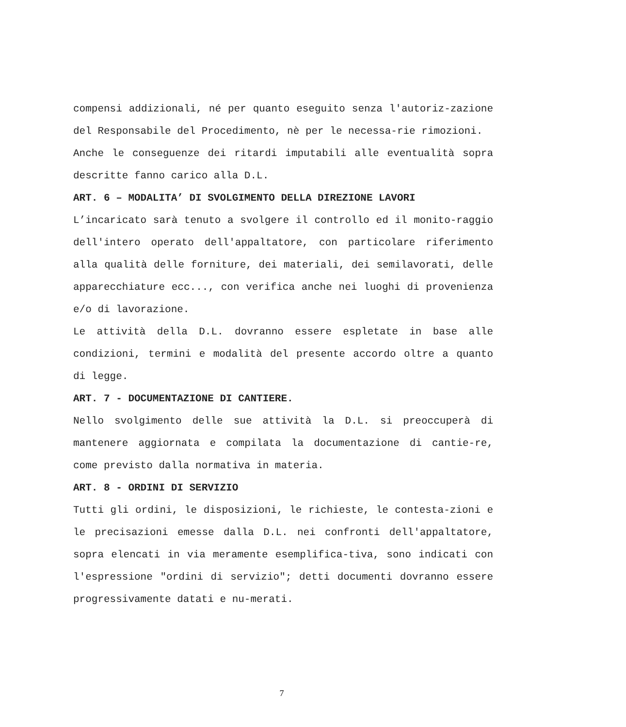compensi addizionali, né per quanto eseguito senza l'autoriz-zazione del Responsabile del Procedimento, nè per le necessa-rie rimozioni.
Anche le conseguenze dei ritardi imputabili alle eventualità sopra descritte fanno carico alla D.L.
ART. 6 – MODALITA’ DI SVOLGIMENTO DELLA DIREZIONE LAVORI
L’incaricato sarà tenuto a svolgere il controllo ed il monito-raggio dell'intero operato dell'appaltatore, con particolare riferimento alla qualità delle forniture, dei materiali, dei semilavorati, delle apparecchiature ecc..., con verifica anche nei luoghi di provenienza e/o di lavorazione.
Le attività della D.L. dovranno essere espletate in base alle condizioni, termini e modalità del presente accordo oltre a quanto di legge.
ART. 7 - DOCUMENTAZIONE DI CANTIERE.
Nello svolgimento delle sue attività la D.L. si preoccuperà di mantenere aggiornata e compilata la documentazione di cantie-re, come previsto dalla normativa in materia.
ART. 8 - ORDINI DI SERVIZIO
Tutti gli ordini, le disposizioni, le richieste, le contesta-zioni e le precisazioni emesse dalla D.L. nei confronti dell'appaltatore, sopra elencati in via meramente esemplifica-tiva, sono indicati con l'espressione "ordini di servizio"; detti documenti dovranno essere progressivamente datati e nu-merati.
7